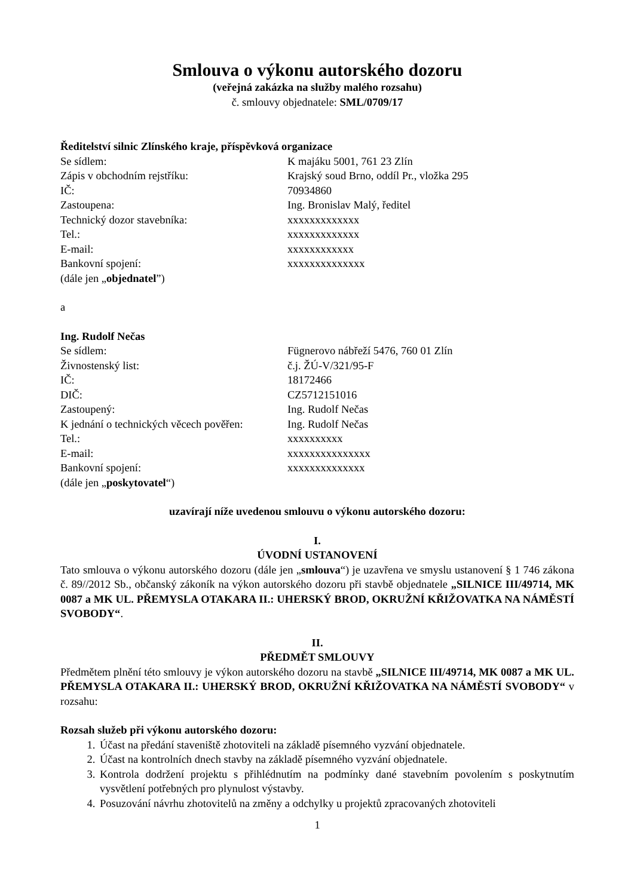Smlouva o výkonu autorského dozoru
(veřejná zakázka na služby malého rozsahu)
č. smlouvy objednatele: SML/0709/17
Ředitelství silnic Zlínského kraje, příspěvková organizace
Se sídlem: K majáku 5001, 761 23 Zlín
Zápis v obchodním rejstříku: Krajský soud Brno, oddíl Pr., vložka 295
IČ: 70934860
Zastoupena: Ing. Bronislav Malý, ředitel
Technický dozor stavebníka: xxxxxxxxxxxxx
Tel.: xxxxxxxxxxxxx
E-mail: xxxxxxxxxxxx
Bankovní spojení: xxxxxxxxxxxxxx
(dále jen „objednatel”)
a
Ing. Rudolf Nečas
Se sídlem: Fügnerovo nábřeží 5476, 760 01 Zlín
Živnostenský list: č.j. ŽÚ-V/321/95-F
IČ: 18172466
DIČ: CZ5712151016
Zastoupený: Ing. Rudolf Nečas
K jednání o technických věcech pověřen: Ing. Rudolf Nečas
Tel.: xxxxxxxxxx
E-mail: xxxxxxxxxxxxxxx
Bankovní spojení: xxxxxxxxxxxxxx
(dále jen „poskytovatel“)
uzavírají níže uvedenou smlouvu o výkonu autorského dozoru:
I.
ÚVODNÍ USTANOVENÍ
Tato smlouva o výkonu autorského dozoru (dále jen „smlouva“) je uzavřena ve smyslu ustanovení § 1 746 zákona č. 89//2012 Sb., občanský zákoník na výkon autorského dozoru při stavbě objednatele „SILNICE III/49714, MK 0087 a MK UL. PŘEMYSLA OTAKARA II.: UHERSKÝ BROD, OKRUŽNÍ KŘIŽOVATKA NA NÁMĚSTÍ SVOBODY“.
II.
PŘEDMĚT SMLOUVY
Předmětem plnění této smlouvy je výkon autorského dozoru na stavbě „SILNICE III/49714, MK 0087 a MK UL. PŘEMYSLA OTAKARA II.: UHERSKÝ BROD, OKRUŽNÍ KŘIŽOVATKA NA NÁMĚSTÍ SVOBODY“ v rozsahu:
Rozsah služeb při výkonu autorského dozoru:
1. Účast na předání staveniště zhotoviteli na základě písemného vyzvání objednatele.
2. Účast na kontrolních dnech stavby na základě písemného vyzvání objednatele.
3. Kontrola dodržení projektu s přihlédnutím na podmínky dané stavebním povolením s poskytnutím vysvětlení potřebných pro plynulost výstavby.
4. Posuzování návrhu zhotovitelů na změny a odchylky u projektů zpracovaných zhotoviteli
1